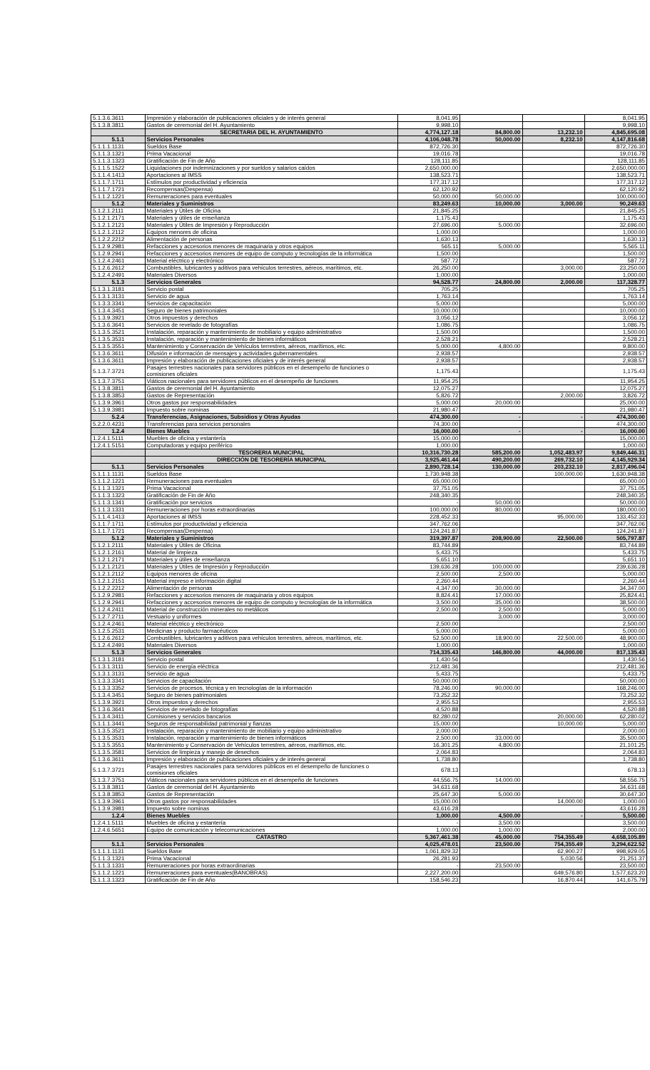| 5.1.3.6.3611 | Impresión y elaboración de publicaciones oficiales y de interés general | 8,041.95 | | | 8,041.95 |
| 5.1.3.8.3811 | Gastos de ceremonial del H. Ayuntamiento | 9,998.10 | | | 9,998.10 |
| | SECRETARIA DEL H. AYUNTAMIENTO | 4,774,127.18 | 84,800.00 | 13,232.10 | 4,845,695.08 |
| 5.1.1 | Servicios Personales | 4,106,048.78 | 50,000.00 | 8,232.10 | 4,147,816.68 |
| 5.1.1.1.1131 | Sueldos Base | 872,726.30 | | | 872,726.30 |
| 5.1.1.3.1321 | Prima Vacacional | 19,016.78 | | | 19,016.78 |
| 5.1.1.3.1323 | Gratificación de Fin de Año | 128,111.85 | | | 128,111.85 |
| 5.1.1.5.1522 | Liquidaciones por indemnizaciones y por sueldos y salarios caídos | 2,650,000.00 | | | 2,650,000.00 |
| 5.1.1.4.1413 | Aportaciones al IMSS | 138,523.71 | | | 138,523.71 |
| 5.1.1.7.1711 | Estímulos por productividad y eficiencia | 177,317.12 | | | 177,317.12 |
| 5.1.1.7.1721 | Recompensas(Despensa) | 62,120.92 | | | 62,120.92 |
| 5.1.1.2.1221 | Remuneraciones para eventuales | 50,000.00 | 50,000.00 | | 100,000.00 |
| 5.1.2 | Materiales y Suministros | 83,249.63 | 10,000.00 | 3,000.00 | 90,249.63 |
| 5.1.2.1.2111 | Materiales y Útiles de Oficina | 21,845.25 | | | 21,845.25 |
| 5.1.2.1.2171 | Materiales y útiles de enseñanza | 1,175.43 | | | 1,175.43 |
| 5.1.2.1.2121 | Materiales y Útiles de Impresión y Reproducción | 27,696.00 | 5,000.00 | | 32,696.00 |
| 5.1.2.1.2112 | Equipos menores de oficina | 1,000.00 | | | 1,000.00 |
| 5.1.2.2.2212 | Alimentación de personas | 1,630.13 | | | 1,630.13 |
| 5.1.2.9.2981 | Refacciones y accesorios menores de maquinaria y otros equipos | 565.11 | 5,000.00 | | 5,565.11 |
| 5.1.2.9.2941 | Refacciones y accesorios menores de equipo de computo y tecnologías de la informática | 1,500.00 | | | 1,500.00 |
| 5.1.2.4.2461 | Material eléctrico y electrónico | 587.72 | | | 587.72 |
| 5.1.2.6.2612 | Combustibles, lubricantes y aditivos para vehículos terrestres, aéreos, marítimos, etc. | 26,250.00 | | 3,000.00 | 23,250.00 |
| 5.1.2.4.2491 | Materiales Diversos | 1,000.00 | | | 1,000.00 |
| 5.1.3 | Servicios Generales | 94,528.77 | 24,800.00 | 2,000.00 | 117,328.77 |
| 5.1.3.1.3181 | Servicio postal | 705.25 | | | 705.25 |
| 5.1.3.1.3131 | Servicio de agua | 1,763.14 | | | 1,763.14 |
| 5.1.3.3.3341 | Servicios de capacitación | 5,000.00 | | | 5,000.00 |
| 5.1.3.4.3451 | Seguro de bienes patrimoniales | 10,000.00 | | | 10,000.00 |
| 5.1.3.9.3921 | Otros impuestos y derechos | 3,056.12 | | | 3,056.12 |
| 5.1.3.6.3641 | Servicios de revelado de fotografías | 1,086.75 | | | 1,086.75 |
| 5.1.3.5.3521 | Instalación, reparación y mantenimiento de mobiliario y equipo administrativo | 1,500.00 | | | 1,500.00 |
| 5.1.3.5.3531 | Instalación, reparación y mantenimiento de bienes informáticos | 2,528.21 | | | 2,528.21 |
| 5.1.3.5.3551 | Mantenimiento y Conservación de Vehículos terrestres, aéreos, marítimos, etc. | 5,000.00 | 4,800.00 | | 9,800.00 |
| 5.1.3.6.3611 | Difusión e información de mensajes y actividades gubernamentales | 2,938.57 | | | 2,938.57 |
| 5.1.3.6.3611 | Impresión y elaboración de publicaciones oficiales y de interés general | 2,938.57 | | | 2,938.57 |
| 5.1.3.7.3721 | Pasajes terrestres nacionales para servidores públicos en el desempeño de funciones o comisiones oficiales | 1,175.43 | | | 1,175.43 |
| 5.1.3.7.3751 | Viáticos nacionales para servidores públicos en el desempeño de funciones | 11,954.25 | | | 11,954.25 |
| 5.1.3.8.3811 | Gastos de ceremonial del H. Ayuntamiento | 12,075.27 | | | 12,075.27 |
| 5.1.3.8.3853 | Gastos de Representación | 5,826.72 | | 2,000.00 | 3,826.72 |
| 5.1.3.9.3961 | Otros gastos por responsabilidades | 5,000.00 | 20,000.00 | | 25,000.00 |
| 5.1.3.9.3981 | Impuesto sobre nominas | 21,980.47 | | | 21,980.47 |
| 5.2.4 | Transferencias, Asignaciones, Subsidios y Otras Ayudas | 474,300.00 | - | - | 474,300.00 |
| 5.2.2.0.4231 | Transferencias para servicios personales | 74,300.00 | | | 474,300.00 |
| 1.2.4 | Bienes Muebles | 16,000.00 | - | - | 16,000.00 |
| 1.2.4.1.5111 | Muebles de oficina y estantería | 15,000.00 | | | 15,000.00 |
| 1.2.4.1.5151 | Computadoras y equipo periférico | 1,000.00 | | | 1,000.00 |
| | TESORERIA MUNICIPAL | 10,316,730.28 | 585,200.00 | 1,052,483.97 | 9,849,446.31 |
| | DIRECCIÓN DE TESORERÍA MUNICIPAL | 3,925,461.44 | 490,200.00 | 269,732.10 | 4,145,929.34 |
| 5.1.1 | Servicios Personales | 2,890,728.14 | 130,000.00 | 203,232.10 | 2,817,496.04 |
| 5.1.1.1.1131 | Sueldos Base | 1,730,948.38 | | 100,000.00 | 1,630,948.38 |
| 5.1.1.2.1221 | Remuneraciones para eventuales | 65,000.00 | | | 65,000.00 |
| 5.1.1.3.1321 | Prima Vacacional | 37,751.05 | | | 37,751.05 |
| 5.1.1.3.1323 | Gratificación de Fin de Año | 248,340.35 | | | 248,340.35 |
| 5.1.1.3.1341 | Gratificación por servicios | - | 50,000.00 | | 50,000.00 |
| 5.1.1.3.1331 | Remuneraciones por horas extraordinarias | 100,000.00 | 80,000.00 | | 180,000.00 |
| 5.1.1.4.1413 | Aportaciones al IMSS | 228,452.33 | | 95,000.00 | 133,452.33 |
| 5.1.1.7.1711 | Estímulos por productividad y eficiencia | 347,762.06 | | | 347,762.06 |
| 5.1.1.7.1721 | Recompensas(Despensa) | 124,241.87 | | | 124,241.87 |
| 5.1.2 | Materiales y Suministros | 319,397.87 | 208,900.00 | 22,500.00 | 505,797.87 |
| 5.1.2.1.2111 | Materiales y Útiles de Oficina | 83,744.89 | | | 83,744.89 |
| 5.1.2.1.2161 | Material de limpieza | 5,433.75 | | | 5,433.75 |
| 5.1.2.1.2171 | Materiales y útiles de enseñanza | 5,651.10 | | | 5,651.10 |
| 5.1.2.1.2121 | Materiales y Útiles de Impresión y Reproducción | 139,636.28 | 100,000.00 | | 239,636.28 |
| 5.1.2.1.2112 | Equipos menores de oficina | 2,500.00 | 2,500.00 | | 5,000.00 |
| 5.1.2.1.2151 | Material impreso e información digital | 2,260.44 | | | 2,260.44 |
| 5.1.2.2.2212 | Alimentación de personas | 4,347.00 | 30,000.00 | | 34,347.00 |
| 5.1.2.9.2981 | Refacciones y accesorios menores de maquinaria y otros equipos | 8,824.41 | 17,000.00 | | 25,824.41 |
| 5.1.2.9.2941 | Refacciones y accesorios menores de equipo de computo y tecnologías de la informática | 3,500.00 | 35,000.00 | | 38,500.00 |
| 5.1.2.4.2411 | Material de construcción minerales no metálicos | 2,500.00 | 2,500.00 | | 5,000.00 |
| 5.1.2.7.2711 | Vestuario y uniformes | | 3,000.00 | | 3,000.00 |
| 5.1.2.4.2461 | Material eléctrico y electrónico | 2,500.00 | | | 2,500.00 |
| 5.1.2.5.2531 | Medicinas y producto farmacéuticos | 5,000.00 | | | 5,000.00 |
| 5.1.2.6.2612 | Combustibles, lubricantes y aditivos para vehículos terrestres, aéreos, marítimos, etc. | 52,500.00 | 18,900.00 | 22,500.00 | 48,900.00 |
| 5.1.2.4.2491 | Materiales Diversos | 1,000.00 | | | 1,000.00 |
| 5.1.3 | Servicios Generales | 714,335.43 | 146,800.00 | 44,000.00 | 817,135.43 |
| 5.1.3.1.3181 | Servicio postal | 1,430.56 | | | 1,430.56 |
| 5.1.3.1.3111 | Servicio de energía eléctrica | 212,481.36 | | | 212,481.36 |
| 5.1.3.1.3131 | Servicio de agua | 5,433.75 | | | 5,433.75 |
| 5.1.3.3.3341 | Servicios de capacitación | 50,000.00 | | | 50,000.00 |
| 5.1.3.3.3352 | Servicios de procesos, técnica y en tecnologías de la información | 78,246.00 | 90,000.00 | | 168,246.00 |
| 5.1.3.4.3451 | Seguro de bienes patrimoniales | 73,252.32 | | | 73,252.32 |
| 5.1.3.9.3921 | Otros impuestos y derechos | 2,955.53 | | | 2,955.53 |
| 5.1.3.6.3641 | Servicios de revelado de fotografías | 4,520.88 | | | 4,520.88 |
| 5.1.3.4.3411 | Comisiones y servicios bancarios | 82,280.02 | | 20,000.00 | 62,280.02 |
| 5.1.1.1.3441 | Seguros de responsabilidad patrimonial y fianzas | 15,000.00 | | 10,000.00 | 5,000.00 |
| 5.1.3.5.3521 | Instalación, reparación y mantenimiento de mobiliario y equipo administrativo | 2,000.00 | | | 2,000.00 |
| 5.1.3.5.3531 | Instalación, reparación y mantenimiento de bienes informáticos | 2,500.00 | 33,000.00 | | 35,500.00 |
| 5.1.3.5.3551 | Mantenimiento y Conservación de Vehículos terrestres, aéreos, marítimos, etc. | 16,301.25 | 4,800.00 | | 21,101.25 |
| 5.1.3.5.3581 | Servicios de limpieza y manejo de desechos | 2,064.83 | | | 2,064.83 |
| 5.1.3.6.3611 | Impresión y elaboración de publicaciones oficiales y de interés general | 1,738.80 | | | 1,738.80 |
| 5.1.3.7.3721 | Pasajes terrestres nacionales para servidores públicos en el desempeño de funciones o comisiones oficiales | 678.13 | | | 678.13 |
| 5.1.3.7.3751 | Viáticos nacionales para servidores públicos en el desempeño de funciones | 44,556.75 | 14,000.00 | | 58,556.75 |
| 5.1.3.8.3811 | Gastos de ceremonial del H. Ayuntamiento | 34,631.68 | | | 34,631.68 |
| 5.1.3.8.3853 | Gastos de Representación | 25,647.30 | 5,000.00 | | 30,647.30 |
| 5.1.3.9.3961 | Otros gastos por responsabilidades | 15,000.00 | | 14,000.00 | 1,000.00 |
| 5.1.3.9.3981 | Impuesto sobre nominas | 43,616.28 | | | 43,616.28 |
| 1.2.4 | Bienes Muebles | 1,000.00 | 4,500.00 | - | 5,500.00 |
| 1.2.4.1.5111 | Muebles de oficina y estantería | - | 3,500.00 | | 3,500.00 |
| 1.2.4.6.5651 | Equipo de comunicación y telecomunicaciones | 1,000.00 | 1,000.00 | | 2,000.00 |
| | CATASTRO | 5,367,461.38 | 45,000.00 | 754,355.49 | 4,658,105.89 |
| 5.1.1 | Servicios Personales | 4,025,478.01 | 23,500.00 | 754,355.49 | 3,294,622.52 |
| 5.1.1.1.1131 | Sueldos Base | 1,061,829.32 | | 62,900.27 | 998,929.05 |
| 5.1.1.3.1321 | Prima Vacacional | 26,281.93 | | 5,030.56 | 21,251.37 |
| 5.1.1.3.1331 | Remuneraciones por horas extraordinarias | - | 23,500.00 | | 23,500.00 |
| 5.1.1.2.1221 | Remuneraciones para eventuales(BANOBRAS) | 2,227,200.00 | | 649,576.80 | 1,577,623.20 |
| 5.1.1.3.1323 | Gratificación de Fin de Año | 158,546.23 | | 16,870.44 | 141,675.79 |